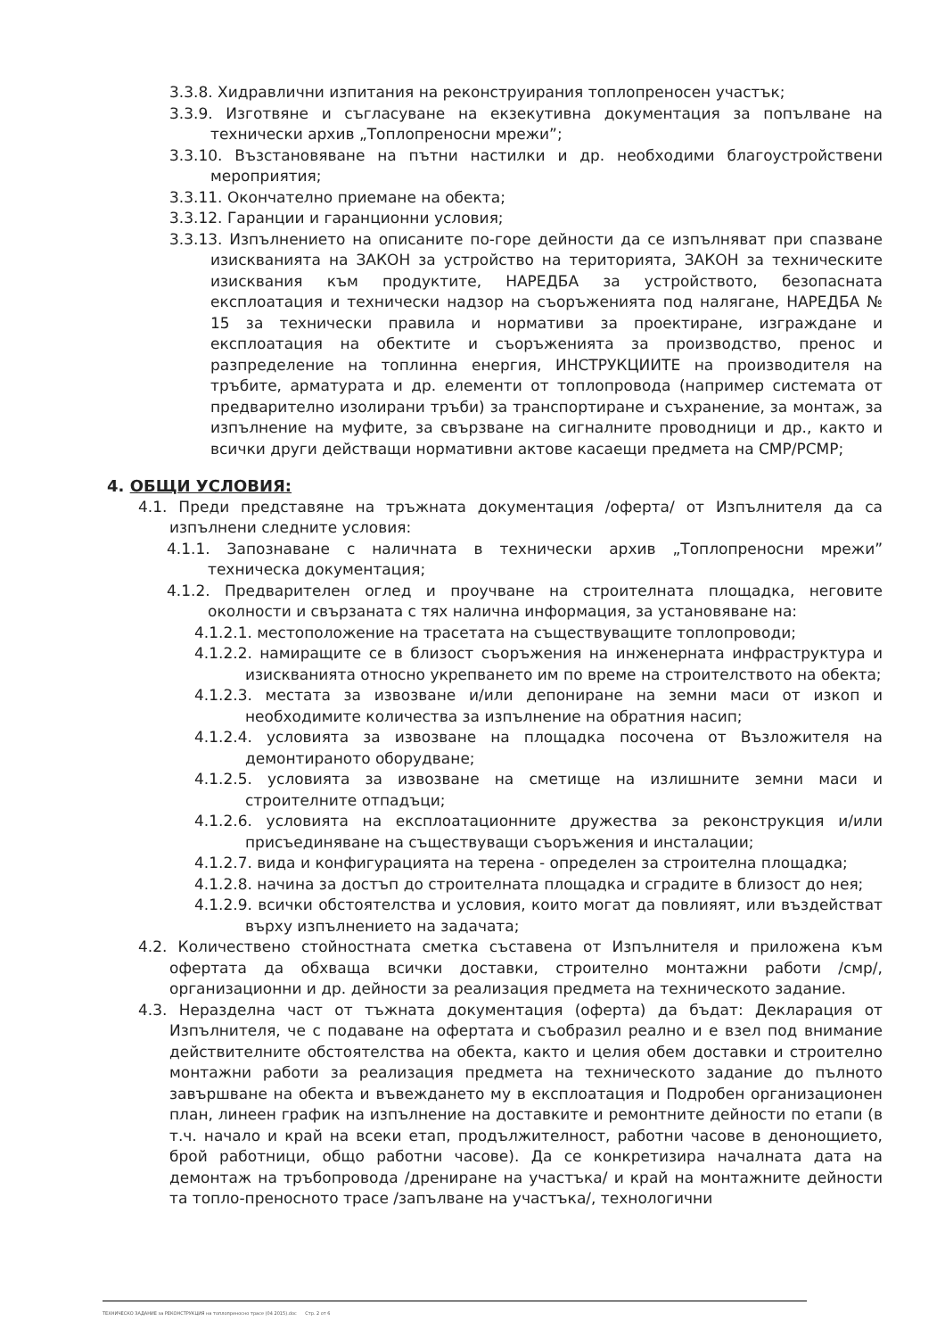3.3.8. Хидравлични изпитания на реконструирания топлопреносен участък;
3.3.9. Изготвяне и съгласуване на екзекутивна документация за попълване на технически архив „Топлопреносни мрежи”;
3.3.10. Възстановяване на пътни настилки и др. необходими благоустройствени мероприятия;
3.3.11. Окончателно приемане на обекта;
3.3.12. Гаранции и гаранционни условия;
3.3.13. Изпълнението на описаните по-горе дейности да се изпълняват при спазване изискванията на ЗАКОН за устройство на територията, ЗАКОН за техническите изисквания към продуктите, НАРЕДБА за устройството, безопасната експлоатация и технически надзор на съоръженията под налягане, НАРЕДБА № 15 за технически правила и нормативи за проектиране, изграждане и експлоатация на обектите и съоръженията за производство, пренос и разпределение на топлинна енергия, ИНСТРУКЦИИТЕ на производителя на тръбите, арматурата и др. елементи от топлопровода (например системата от предварително изолирани тръби) за транспортиране и съхранение, за монтаж, за изпълнение на муфите, за свързване на сигналните проводници и др., както и всички други действащи нормативни актове касаещи предмета на СМР/РСМР;
4. ОБЩИ УСЛОВИЯ:
4.1. Преди представяне на тръжната документация /оферта/ от Изпълнителя да са изпълнени следните условия:
4.1.1. Запознаване с наличната в технически архив „Топлопреносни мрежи” техническа документация;
4.1.2. Предварителен оглед и проучване на строителната площадка, неговите околности и свързаната с тях налична информация, за установяване на:
4.1.2.1. местоположение на трасетата на съществуващите топлопроводи;
4.1.2.2. намиращите се в близост съоръжения на инженерната инфраструктура и изискванията относно укрепването им по време на строителството на обекта;
4.1.2.3. местата за извозване и/или депониране на земни маси от изкоп и необходимите количества за изпълнение на обратния насип;
4.1.2.4. условията за извозване на площадка посочена от Възложителя на демонтираното оборудване;
4.1.2.5. условията за извозване на сметище на излишните земни маси и строителните отпадъци;
4.1.2.6. условията на експлоатационните дружества за реконструкция и/или присъединяване на съществуващи съоръжения и инсталации;
4.1.2.7. вида и конфигурацията на терена - определен за строителна площадка;
4.1.2.8. начина за достъп до строителната площадка и сградите в близост до нея;
4.1.2.9. всички обстоятелства и условия, които могат да повлияят, или въздействат върху изпълнението на задачата;
4.2. Количествено стойностната сметка съставена от Изпълнителя и приложена към офертата да обхваща всички доставки, строително монтажни работи /смр/, организационни и др. дейности за реализация предмета на техническото задание.
4.3. Неразделна част от тъжната документация (оферта) да бъдат: Декларация от Изпълнителя, че с подаване на офертата и съобразил реално и е взел под внимание действителните обстоятелства на обекта, както и целия обем доставки и строително монтажни работи за реализация предмета на техническото задание до пълното завършване на обекта и въвеждането му в експлоатация и Подробен организационен план, линеен график на изпълнение на доставките и ремонтните дейности по етапи (в т.ч. начало и край на всеки етап, продължителност, работни часове в денонощието, брой работници, общо работни часове). Да се конкретизира началната дата на демонтаж на тръбопровода /дрениране на участъка/ и край на монтажните дейности та топло-преносното трасе /запълване на участъка/, технологични
ТЕХНИЧЕСКО ЗАДАНИЕ за РЕКОНСТРУКЦИЯ на топлопреносно трасе (04 2015).doc Стр. 2 от 6